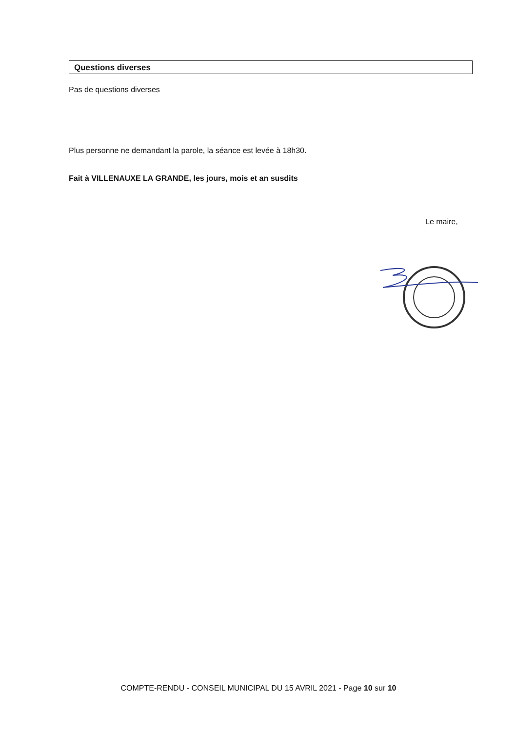Questions diverses
Pas de questions diverses
Plus personne ne demandant la parole, la séance est levée à 18h30.
Fait à VILLENAUXE LA GRANDE, les jours, mois et an susdits
Le maire,
COMPTE-RENDU - CONSEIL MUNICIPAL DU 15 AVRIL 2021 - Page 10 sur 10